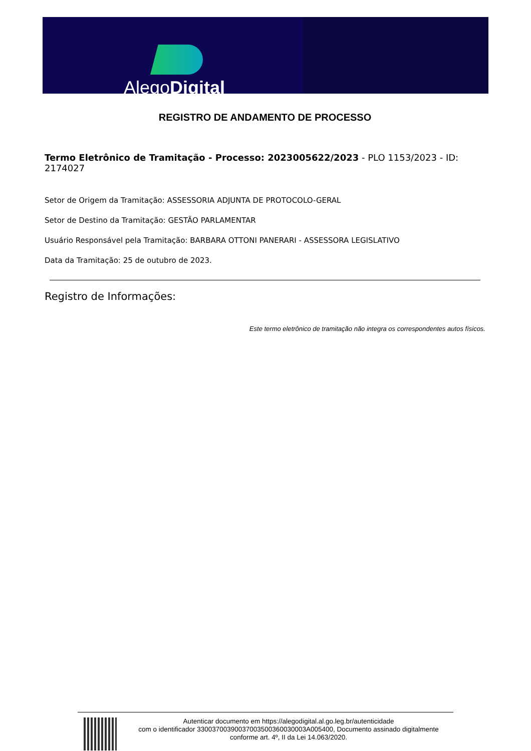AlegoDigital
REGISTRO DE ANDAMENTO DE PROCESSO
Termo Eletrônico de Tramitação - Processo: 2023005622/2023 - PLO 1153/2023 - ID: 2174027
Setor de Origem da Tramitação: ASSESSORIA ADJUNTA DE PROTOCOLO-GERAL
Setor de Destino da Tramitação: GESTÃO PARLAMENTAR
Usuário Responsável pela Tramitação: BARBARA OTTONI PANERARI - ASSESSORA LEGISLATIVO
Data da Tramitação: 25 de outubro de 2023.
Registro de Informações:
Este termo eletrônico de tramitação não integra os correspondentes autos físicos.
Autenticar documento em https://alegodigital.al.go.leg.br/autenticidade
com o identificador 33003700390037003500360030003A005400, Documento assinado digitalmente
conforme art. 4º, II da Lei 14.063/2020.